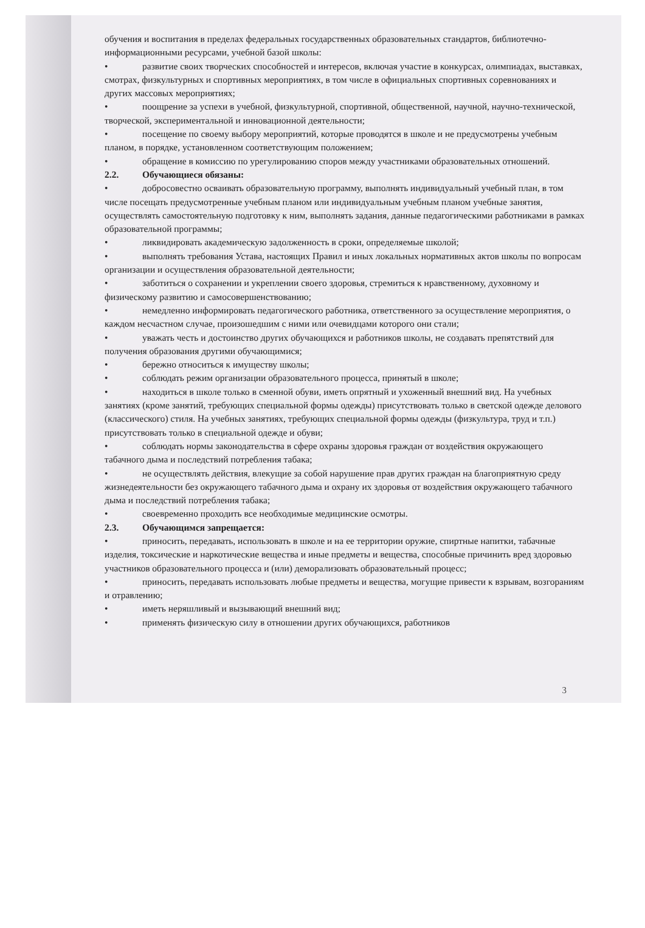обучения и воспитания в пределах федеральных государственных образовательных стандартов, библиотечно-информационными ресурсами, учебной базой школы:
• развитие своих творческих способностей и интересов, включая участие в конкурсах, олимпиадах, выставках, смотрах, физкультурных и спортивных мероприятиях, в том числе в официальных спортивных соревнованиях и других массовых мероприятиях;
• поощрение за успехи в учебной, физкультурной, спортивной, общественной, научной, научно-технической, творческой, экспериментальной и инновационной деятельности;
• посещение по своему выбору мероприятий, которые проводятся в школе и не предусмотрены учебным планом, в порядке, установленном соответствующим положением;
• обращение в комиссию по урегулированию споров между участниками образовательных отношений.
2.2. Обучающиеся обязаны:
• добросовестно осваивать образовательную программу, выполнять индивидуальный учебный план, в том числе посещать предусмотренные учебным планом или индивидуальным учебным планом учебные занятия, осуществлять самостоятельную подготовку к ним, выполнять задания, данные педагогическими работниками в рамках образовательной программы;
• ликвидировать академическую задолженность в сроки, определяемые школой;
• выполнять требования Устава, настоящих Правил и иных локальных нормативных актов школы по вопросам организации и осуществления образовательной деятельности;
• заботиться о сохранении и укреплении своего здоровья, стремиться к нравственному, духовному и физическому развитию и самосовершенствованию;
• немедленно информировать педагогического работника, ответственного за осуществление мероприятия, о каждом несчастном случае, произошедшим с ними или очевидцами которого они стали;
• уважать честь и достоинство других обучающихся и работников школы, не создавать препятствий для получения образования другими обучающимися;
• бережно относиться к имуществу школы;
• соблюдать режим организации образовательного процесса, принятый в школе;
• находиться в школе только в сменной обуви, иметь опрятный и ухоженный внешний вид. На учебных занятиях (кроме занятий, требующих специальной формы одежды) присутствовать только в светской одежде делового (классического) стиля. На учебных занятиях, требующих специальной формы одежды (физкультура, труд и т.п.) присутствовать только в специальной одежде и обуви;
• соблюдать нормы законодательства в сфере охраны здоровья граждан от воздействия окружающего табачного дыма и последствий потребления табака;
• не осуществлять действия, влекущие за собой нарушение прав других граждан на благоприятную среду жизнедеятельности без окружающего табачного дыма и охрану их здоровья от воздействия окружающего табачного дыма и последствий потребления табака;
• своевременно проходить все необходимые медицинские осмотры.
2.3. Обучающимся запрещается:
• приносить, передавать, использовать в школе и на ее территории оружие, спиртные напитки, табачные изделия, токсические и наркотические вещества и иные предметы и вещества, способные причинить вред здоровью участников образовательного процесса и (или) деморализовать образовательный процесс;
• приносить, передавать использовать любые предметы и вещества, могущие привести к взрывам, возгораниям и отравлению;
• иметь неряшливый и вызывающий внешний вид;
• применять физическую силу в отношении других обучающихся, работников
3